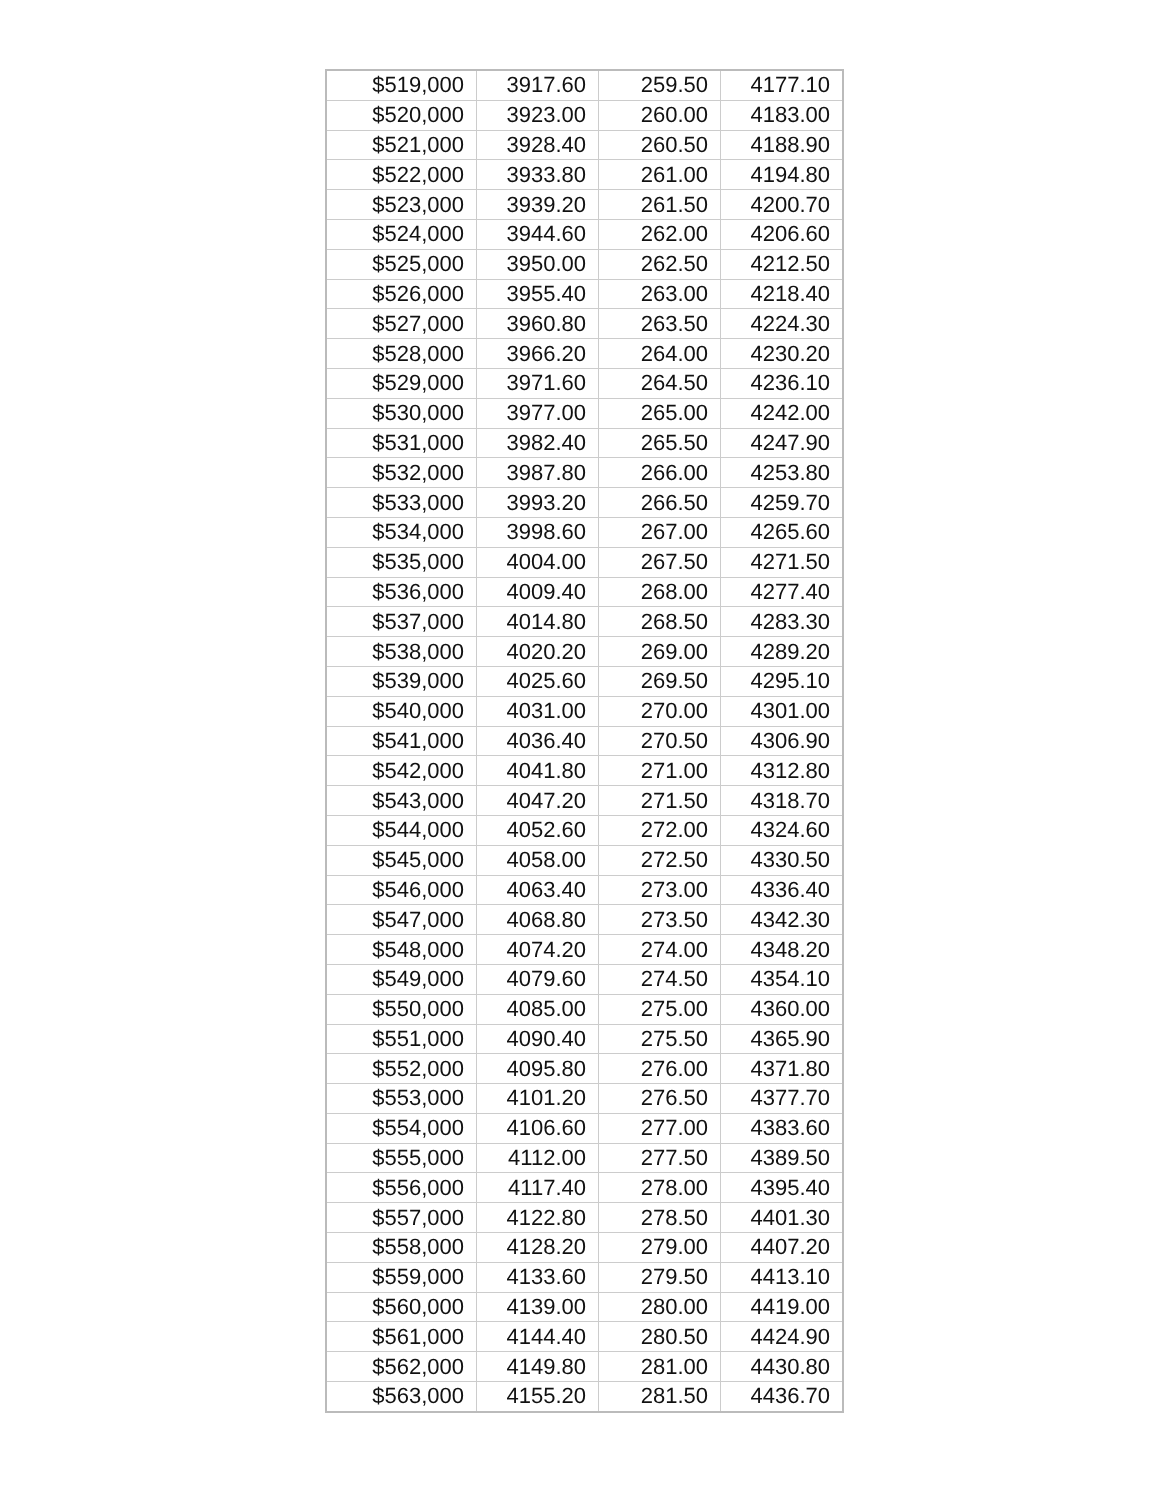| $519,000 | 3917.60 | 259.50 | 4177.10 |
| $520,000 | 3923.00 | 260.00 | 4183.00 |
| $521,000 | 3928.40 | 260.50 | 4188.90 |
| $522,000 | 3933.80 | 261.00 | 4194.80 |
| $523,000 | 3939.20 | 261.50 | 4200.70 |
| $524,000 | 3944.60 | 262.00 | 4206.60 |
| $525,000 | 3950.00 | 262.50 | 4212.50 |
| $526,000 | 3955.40 | 263.00 | 4218.40 |
| $527,000 | 3960.80 | 263.50 | 4224.30 |
| $528,000 | 3966.20 | 264.00 | 4230.20 |
| $529,000 | 3971.60 | 264.50 | 4236.10 |
| $530,000 | 3977.00 | 265.00 | 4242.00 |
| $531,000 | 3982.40 | 265.50 | 4247.90 |
| $532,000 | 3987.80 | 266.00 | 4253.80 |
| $533,000 | 3993.20 | 266.50 | 4259.70 |
| $534,000 | 3998.60 | 267.00 | 4265.60 |
| $535,000 | 4004.00 | 267.50 | 4271.50 |
| $536,000 | 4009.40 | 268.00 | 4277.40 |
| $537,000 | 4014.80 | 268.50 | 4283.30 |
| $538,000 | 4020.20 | 269.00 | 4289.20 |
| $539,000 | 4025.60 | 269.50 | 4295.10 |
| $540,000 | 4031.00 | 270.00 | 4301.00 |
| $541,000 | 4036.40 | 270.50 | 4306.90 |
| $542,000 | 4041.80 | 271.00 | 4312.80 |
| $543,000 | 4047.20 | 271.50 | 4318.70 |
| $544,000 | 4052.60 | 272.00 | 4324.60 |
| $545,000 | 4058.00 | 272.50 | 4330.50 |
| $546,000 | 4063.40 | 273.00 | 4336.40 |
| $547,000 | 4068.80 | 273.50 | 4342.30 |
| $548,000 | 4074.20 | 274.00 | 4348.20 |
| $549,000 | 4079.60 | 274.50 | 4354.10 |
| $550,000 | 4085.00 | 275.00 | 4360.00 |
| $551,000 | 4090.40 | 275.50 | 4365.90 |
| $552,000 | 4095.80 | 276.00 | 4371.80 |
| $553,000 | 4101.20 | 276.50 | 4377.70 |
| $554,000 | 4106.60 | 277.00 | 4383.60 |
| $555,000 | 4112.00 | 277.50 | 4389.50 |
| $556,000 | 4117.40 | 278.00 | 4395.40 |
| $557,000 | 4122.80 | 278.50 | 4401.30 |
| $558,000 | 4128.20 | 279.00 | 4407.20 |
| $559,000 | 4133.60 | 279.50 | 4413.10 |
| $560,000 | 4139.00 | 280.00 | 4419.00 |
| $561,000 | 4144.40 | 280.50 | 4424.90 |
| $562,000 | 4149.80 | 281.00 | 4430.80 |
| $563,000 | 4155.20 | 281.50 | 4436.70 |